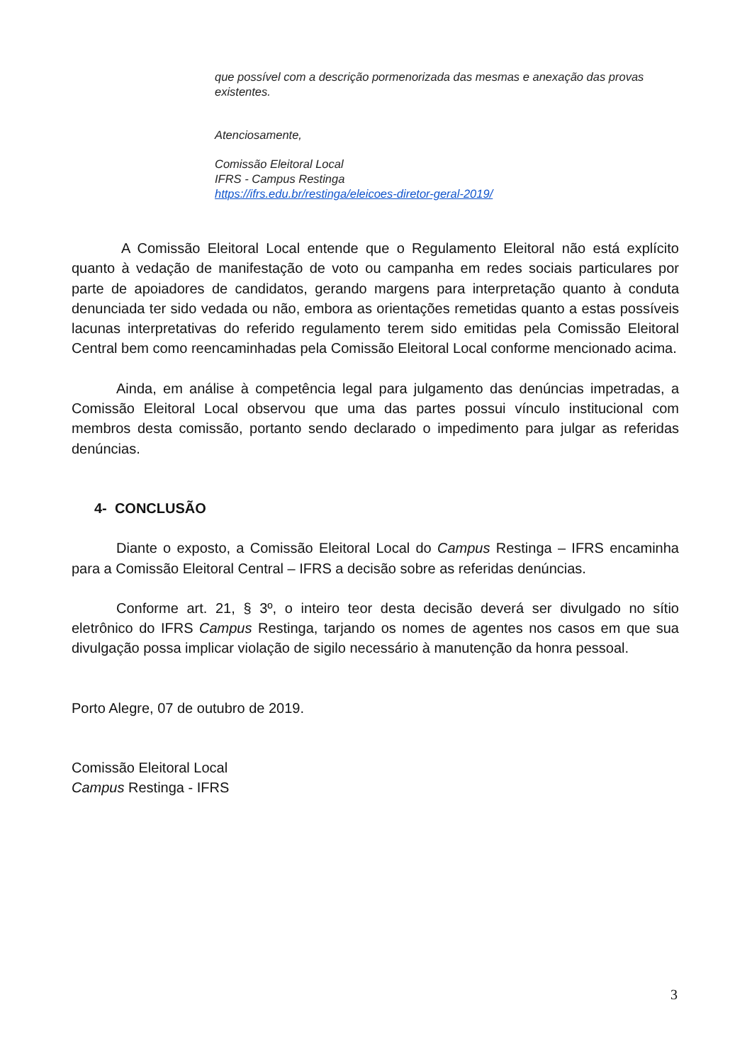que possível com a descrição pormenorizada das mesmas e anexação das provas existentes.
Atenciosamente,
Comissão Eleitoral Local
IFRS - Campus Restinga
https://ifrs.edu.br/restinga/eleicoes-diretor-geral-2019/
A Comissão Eleitoral Local entende que o Regulamento Eleitoral não está explícito quanto à vedação de manifestação de voto ou campanha em redes sociais particulares por parte de apoiadores de candidatos, gerando margens para interpretação quanto à conduta denunciada ter sido vedada ou não, embora as orientações remetidas quanto a estas possíveis lacunas interpretativas do referido regulamento terem sido emitidas pela Comissão Eleitoral Central bem como reencaminhadas pela Comissão Eleitoral Local conforme mencionado acima.
Ainda, em análise à competência legal para julgamento das denúncias impetradas, a Comissão Eleitoral Local observou que uma das partes possui vínculo institucional com membros desta comissão, portanto sendo declarado o impedimento para julgar as referidas denúncias.
4- CONCLUSÃO
Diante o exposto, a Comissão Eleitoral Local do Campus Restinga – IFRS encaminha para a Comissão Eleitoral Central – IFRS a decisão sobre as referidas denúncias.
Conforme art. 21, § 3º, o inteiro teor desta decisão deverá ser divulgado no sítio eletrônico do IFRS Campus Restinga, tarjando os nomes de agentes nos casos em que sua divulgação possa implicar violação de sigilo necessário à manutenção da honra pessoal.
Porto Alegre, 07 de outubro de 2019.
Comissão Eleitoral Local
Campus Restinga - IFRS
3